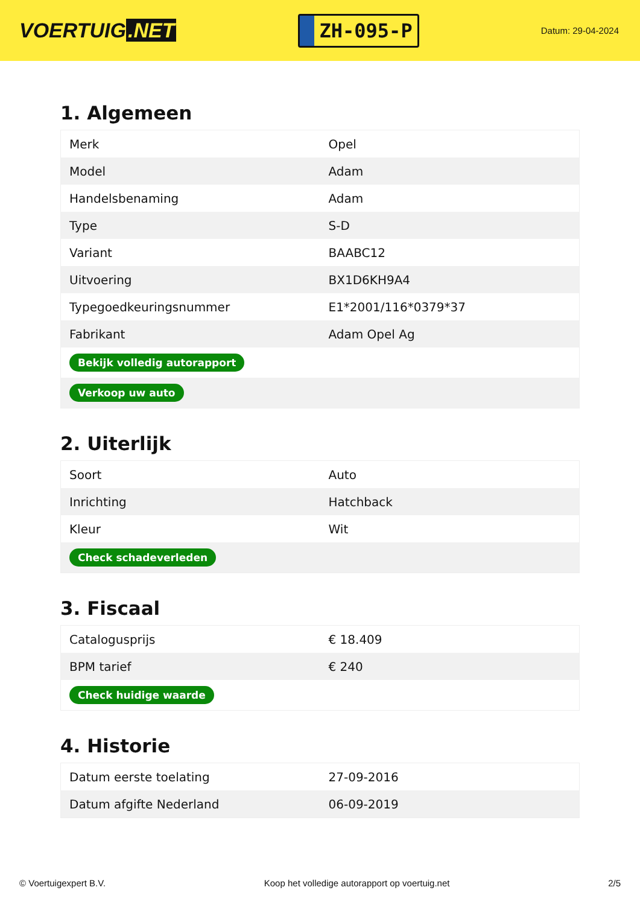VOERTUIG.NET
ZH-095-P
Datum: 29-04-2024
1. Algemeen
| Merk | Opel |
| Model | Adam |
| Handelsbenaming | Adam |
| Type | S-D |
| Variant | BAABC12 |
| Uitvoering | BX1D6KH9A4 |
| Typegoedkeuringsnummer | E1*2001/116*0379*37 |
| Fabrikant | Adam Opel Ag |
| Bekijk volledig autorapport | |
| Verkoop uw auto | |
2. Uiterlijk
| Soort | Auto |
| Inrichting | Hatchback |
| Kleur | Wit |
| Check schadeverleden | |
3. Fiscaal
| Catalogusprijs | € 18.409 |
| BPM tarief | € 240 |
| Check huidige waarde | |
4. Historie
| Datum eerste toelating | 27-09-2016 |
| Datum afgifte Nederland | 06-09-2019 |
© Voertuigexpert B.V. Koop het volledige autorapport op voertuig.net 2/5